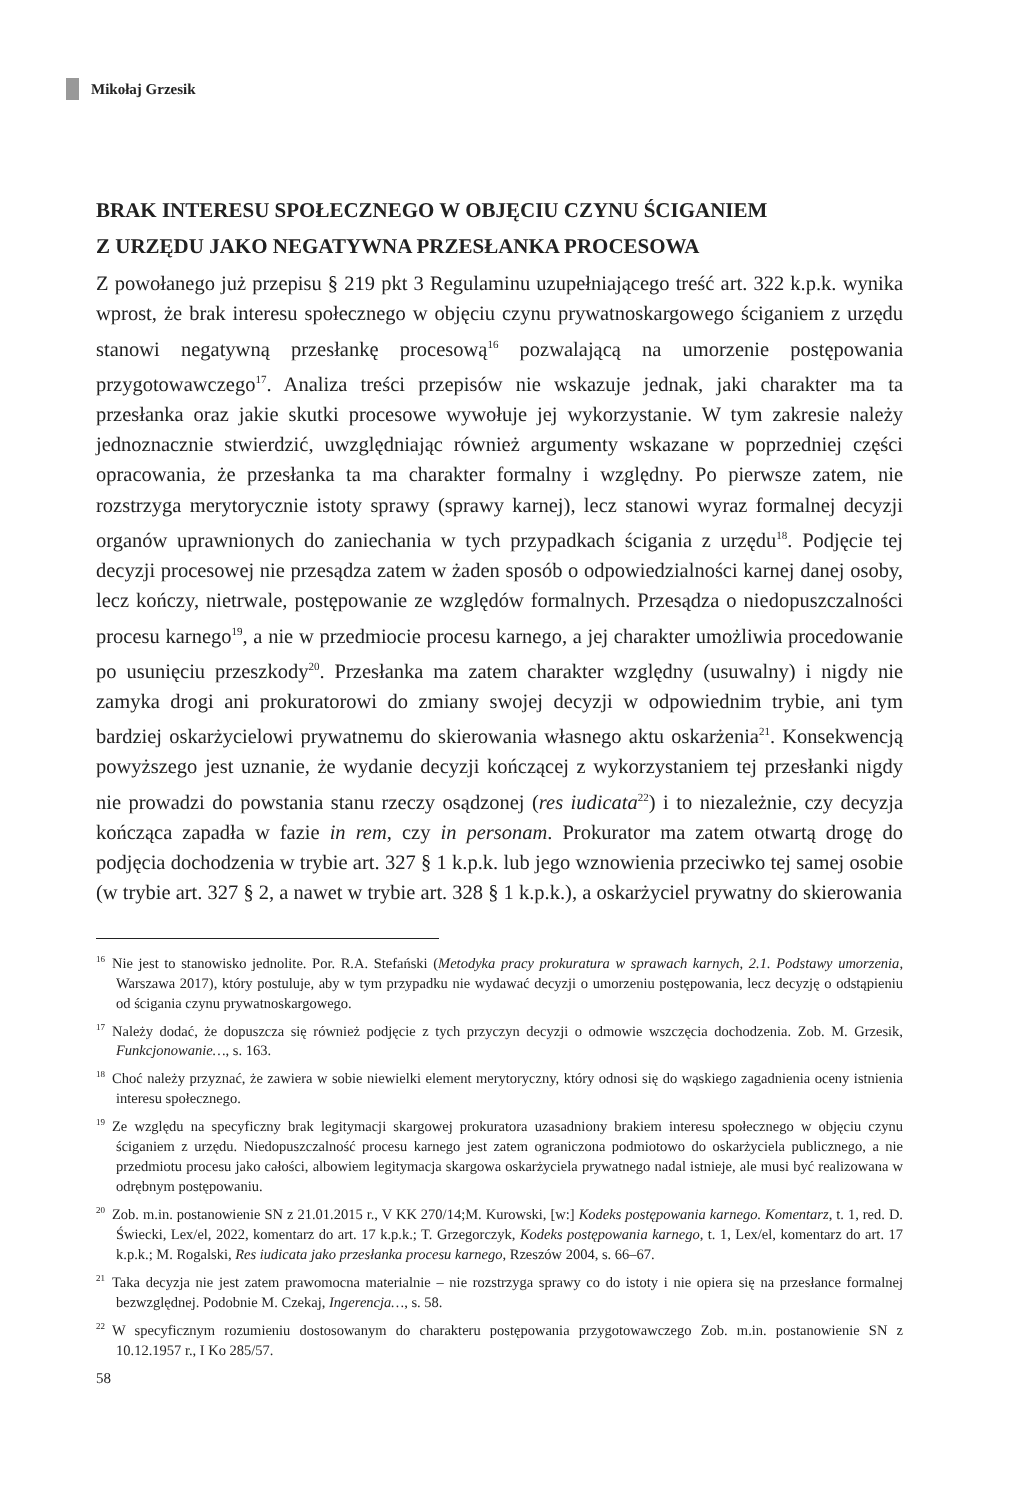Mikołaj Grzesik
BRAK INTERESU SPOŁECZNEGO W OBJĘCIU CZYNU ŚCIGANIEM
Z URZĘDU JAKO NEGATYWNA PRZESŁANKA PROCESOWA
Z powołanego już przepisu § 219 pkt 3 Regulaminu uzupełniającego treść art. 322 k.p.k. wynika wprost, że brak interesu społecznego w objęciu czynu prywatnoskargowego ściganiem z urzędu stanowi negatywną przesłankę procesową<sup>16</sup> pozwalającą na umorzenie postępowania przygotowawczego<sup>17</sup>. Analiza treści przepisów nie wskazuje jednak, jaki charakter ma ta przesłanka oraz jakie skutki procesowe wywołuje jej wykorzystanie. W tym zakresie należy jednoznacznie stwierdzić, uwzględniając również argumenty wskazane w poprzedniej części opracowania, że przesłanka ta ma charakter formalny i względny. Po pierwsze zatem, nie rozstrzyga merytorycznie istoty sprawy (sprawy karnej), lecz stanowi wyraz formalnej decyzji organów uprawnionych do zaniechania w tych przypadkach ścigania z urzędu<sup>18</sup>. Podjęcie tej decyzji procesowej nie przesądza zatem w żaden sposób o odpowiedzialności karnej danej osoby, lecz kończy, nietrwale, postępowanie ze względów formalnych. Przesądza o niedopuszczalności procesu karnego<sup>19</sup>, a nie w przedmiocie procesu karnego, a jej charakter umożliwia procedowanie po usunięciu przeszkody<sup>20</sup>. Przesłanka ma zatem charakter względny (usuwalny) i nigdy nie zamyka drogi ani prokuratorowi do zmiany swojej decyzji w odpowiednim trybie, ani tym bardziej oskarżycielowi prywatnemu do skierowania własnego aktu oskarżenia<sup>21</sup>. Konsekwencją powyższego jest uznanie, że wydanie decyzji kończącej z wykorzystaniem tej przesłanki nigdy nie prowadzi do powstania stanu rzeczy osądzonej (res iudicata<sup>22</sup>) i to niezależnie, czy decyzja kończąca zapadła w fazie in rem, czy in personam. Prokurator ma zatem otwartą drogę do podjęcia dochodzenia w trybie art. 327 § 1 k.p.k. lub jego wznowienia przeciwko tej samej osobie (w trybie art. 327 § 2, a nawet w trybie art. 328 § 1 k.p.k.), a oskarżyciel prywatny do skierowania
<sup>16</sup> Nie jest to stanowisko jednolite. Por. R.A. Stefański (Metodyka pracy prokuratura w sprawach karnych, 2.1. Podstawy umorzenia, Warszawa 2017), który postuluje, aby w tym przypadku nie wydawać decyzji o umorzeniu postępowania, lecz decyzję o odstąpieniu od ścigania czynu prywatnoskargowego.
<sup>17</sup> Należy dodać, że dopuszcza się również podjęcie z tych przyczyn decyzji o odmowie wszczęcia dochodzenia. Zob. M. Grzesik, Funkcjonowanie…, s. 163.
<sup>18</sup> Choć należy przyznać, że zawiera w sobie niewielki element merytoryczny, który odnosi się do wąskiego zagadnienia oceny istnienia interesu społecznego.
<sup>19</sup> Ze względu na specyficzny brak legitymacji skargowej prokuratora uzasadniony brakiem interesu społecznego w objęciu czynu ściganiem z urzędu. Niedopuszczalność procesu karnego jest zatem ograniczona podmiotowo do oskarżyciela publicznego, a nie przedmiotu procesu jako całości, albowiem legitymacja skargowa oskarżyciela prywatnego nadal istnieje, ale musi być realizowana w odrębnym postępowaniu.
<sup>20</sup> Zob. m.in. postanowienie SN z 21.01.2015 r., V KK 270/14;M. Kurowski, [w:] Kodeks postępowania karnego. Komentarz, t. 1, red. D. Świecki, Lex/el, 2022, komentarz do art. 17 k.p.k.; T. Grzegorczyk, Kodeks postępowania karnego, t. 1, Lex/el, komentarz do art. 17 k.p.k.; M. Rogalski, Res iudicata jako przesłanka procesu karnego, Rzeszów 2004, s. 66‒67.
<sup>21</sup> Taka decyzja nie jest zatem prawomocna materialnie – nie rozstrzyga sprawy co do istoty i nie opiera się na przesłance formalnej bezwzględnej. Podobnie M. Czekaj, Ingerencja…, s. 58.
<sup>22</sup> W specyficznym rozumieniu dostosowanym do charakteru postępowania przygotowawczego Zob. m.in. postanowienie SN z 10.12.1957 r., I Ko 285/57.
58